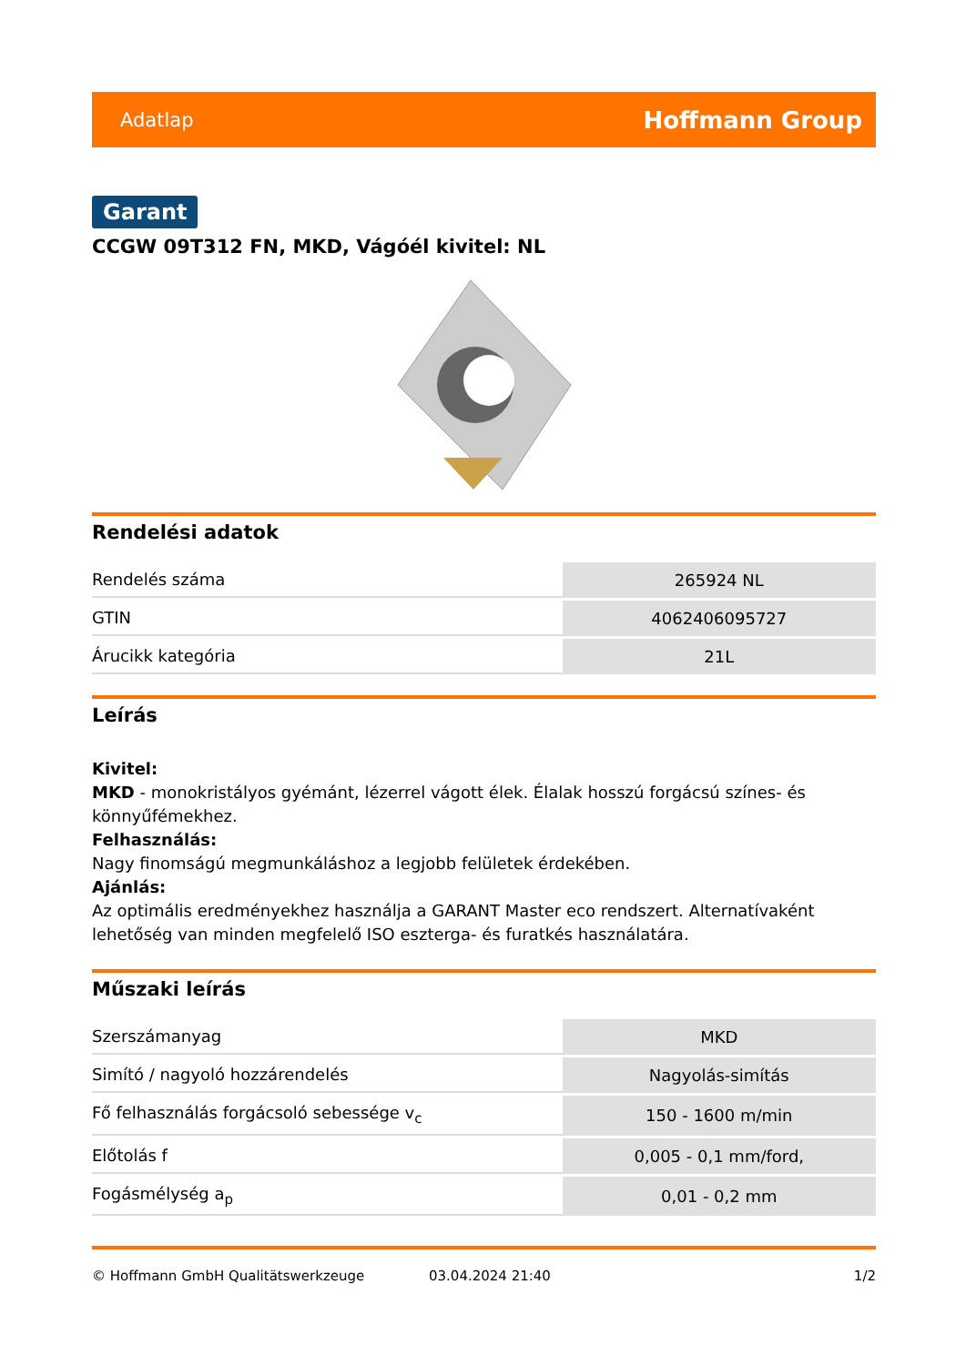Adatlap Hoffmann Group
Garant
CCGW 09T312 FN, MKD, Vágóél kivitel: NL
Rendelési adatok
| Rendelés száma | 265924 NL |
| GTIN | 4062406095727 |
| Árucikk kategória | 21L |
Leírás
Kivitel:
MKD - monokristályos gyémánt, lézerrel vágott élek. Élalak hosszú forgácsú színes- és könnyűfémekhez.
Felhasználás:
Nagy finomságú megmunkáláshoz a legjobb felületek érdekében.
Ajánlás:
Az optimális eredményekhez használja a GARANT Master eco rendszert. Alternatívaként lehetőség van minden megfelelő ISO eszterga- és furatkés használatára.
Műszaki leírás
| Szerszámanyag | MKD |
| Simító / nagyoló hozzárendelés | Nagyolás-simítás |
| Fő felhasználás forgácsoló sebessége v<sub>c</sub> | 150 - 1600 m/min |
| Előtolás f | 0,005 - 0,1 mm/ford, |
| Fogásmélység a<sub>p</sub> | 0,01 - 0,2 mm |
© Hoffmann GmbH Qualitätswerkzeuge 03.04.2024 21:40 1/2